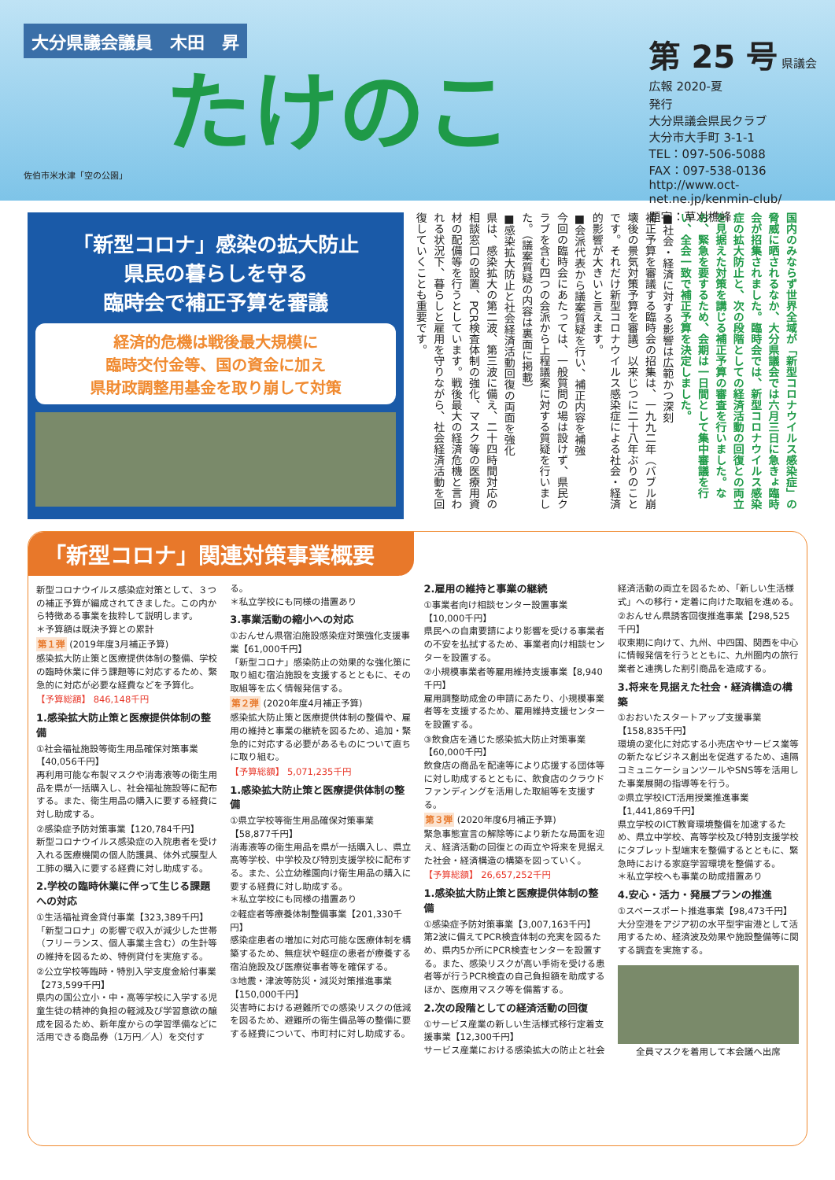大分県議会議員　木田　昇
たけのこ
佐伯市米水津「空の公園」
第 25 号 県議会広報 2020-夏
発行
大分県議会県民クラブ
大分市大手町 3-1-1
TEL：097-506-5088
FAX：097-538-0136
http://www.oct-net.ne.jp/kenmin-club/
題字：草刈樵峰
「新型コロナ」感染の拡大防止
県民の暮らしを守る
臨時会で補正予算を審議
経済的危機は戦後最大規模に
臨時交付金等、国の資金に加え
県財政調整用基金を取り崩して対策
国内のみならず世界全域が「新型コロナウイルス感染症」の脅威に晒されるなか、大分県議会では六月三日に急きょ臨時会が招集されました。臨時会では、新型コロナウイルス感染症の拡大防止と、次の段階としての経済活動の回復との両立を見据えた対策を講じる補正予算の審査を行いました。なお、緊急を要するため、会期は一日間として集中審議を行い、全会一致で補正予算を決定しました。
■社会・経済に対する影響は広範かつ深刻
補正予算を審議する臨時会の招集は、一九九二年（バブル崩壊後の景気対策予算を審議）以来じつに二十八年ぶりのことです。それだけ新型コロナウイルス感染症による社会・経済的影響が大きいと言えます。
■会派代表から議案質疑を行い、補正内容を補強
今回の臨時会にあたっては、一般質問の場は設けず、県民クラブを含む四つの会派から上程議案に対する質疑を行いました。（議案質疑の内容は裏面に掲載）
■感染拡大防止と社会経済活動回復の両面を強化
県は、感染拡大の第二波、第三波に備え、二十四時間対応の相談窓口の設置、PCR検査体制の強化、マスク等の医療用資材の配備等を行うとしています。戦後最大の経済危機と言われる状況下、暮らしと雇用を守りながら、社会経済活動を回復していくことも重要です。
「新型コロナ」関連対策事業概要
新型コロナウイルス感染症対策として、３つの補正予算が編成されてきました。この内から特徴ある事業を抜粋して説明します。
＊予算額は既決予算との累計
第１弾 (2019年度3月補正予算)
感染拡大防止策と医療提供体制の整備、学校の臨時休業に伴う課題等に対応するため、緊急的に対応が必要な経費などを予算化。
【予算総額】 846,148千円
1.感染拡大防止策と医療提供体制の整備
①社会福祉施設等衛生用品確保対策事業【40,056千円】
再利用可能な布製マスクや消毒液等の衛生用品を県が一括購入し、社会福祉施設等に配布する。また、衛生用品の購入に要する経費に対し助成する。
②感染症予防対策事業【120,784千円】
新型コロナウイルス感染症の入院患者を受け入れる医療機関の個人防護具、体外式膜型人工肺の購入に要する経費に対し助成する。
2.学校の臨時休業に伴って生じる課題への対応
①生活福祉資金貸付事業【323,389千円】
「新型コロナ」の影響で収入が減少した世帯（フリーランス、個人事業主含む）の生計等の維持を図るため、特例貸付を実施する。
②公立学校等臨時・特別入学支度金給付事業【273,599千円】
県内の国公立小・中・高等学校に入学する児童生徒の精神的負担の軽減及び学習意欲の醸成を図るため、新年度からの学習準備などに活用できる商品券（1万円／人）を交付する。
＊私立学校にも同様の措置あり
3.事業活動の縮小への対応
①おんせん県宿泊施設感染症対策強化支援事業【61,000千円】
「新型コロナ」感染防止の効果的な強化策に取り組む宿泊施設を支援するとともに、その取組等を広く情報発信する。
第２弾 (2020年度4月補正予算)
感染拡大防止策と医療提供体制の整備や、雇用の維持と事業の継続を図るため、追加・緊急的に対応する必要があるものについて直ちに取り組む。
【予算総額】 5,071,235千円
1.感染拡大防止策と医療提供体制の整備
①県立学校等衛生用品確保対策事業【58,877千円】
消毒液等の衛生用品を県が一括購入し、県立高等学校、中学校及び特別支援学校に配布する。また、公立幼稚園向け衛生用品の購入に要する経費に対し助成する。
＊私立学校にも同様の措置あり
②軽症者等療養体制整備事業【201,330千円】
感染症患者の増加に対応可能な医療体制を構築するため、無症状や軽症の患者が療養する宿泊施設及び医療従事者等を確保する。
③地震・津波等防災・減災対策推進事業【150,000千円】
災害時における避難所での感染リスクの低減を図るため、避難所の衛生備品等の整備に要する経費について、市町村に対し助成する。
2.雇用の維持と事業の継続
①事業者向け相談センター設置事業【10,000千円】
県民への自粛要請により影響を受ける事業者の不安を払拭するため、事業者向け相談センターを設置する。
②小規模事業者等雇用維持支援事業【8,940千円】
雇用調整助成金の申請にあたり、小規模事業者等を支援するため、雇用維持支援センターを設置する。
③飲食店を通じた感染拡大防止対策事業【60,000千円】
飲食店の商品を配達等により応援する団体等に対し助成するとともに、飲食店のクラウドファンディングを活用した取組等を支援する。
第３弾 (2020年度6月補正予算)
緊急事態宣言の解除等により新たな局面を迎え、経済活動の回復との両立や将来を見据えた社会・経済構造の構築を図っていく。
【予算総額】 26,657,252千円
1.感染拡大防止策と医療提供体制の整備
①感染症予防対策事業【3,007,163千円】
第2波に備えてPCR検査体制の充実を図るため、県内5か所にPCR検査センターを設置する。また、感染リスクが高い手術を受ける患者等が行うPCR検査の自己負担額を助成するほか、医療用マスク等を備蓄する。
2.次の段階としての経済活動の回復
①サービス産業の新しい生活様式移行定着支援事業【12,300千円】
サービス産業における感染拡大の防止と社会経済活動の両立を図るため、「新しい生活様式」への移行・定着に向けた取組を進める。
②おんせん県誘客回復推進事業【298,525千円】
収束期に向けて、九州、中四国、関西を中心に情報発信を行うとともに、九州圏内の旅行業者と連携した割引商品を造成する。
3.将来を見据えた社会・経済構造の構築
①おおいたスタートアップ支援事業【158,835千円】
環境の変化に対応する小売店やサービス業等の新たなビジネス創出を促進するため、遠隔コミュニケーションツールやSNS等を活用した事業展開の指導等を行う。
②県立学校ICT活用授業推進事業【1,441,869千円】
県立学校のICT教育環境整備を加速するため、県立中学校、高等学校及び特別支援学校にタブレット型端末を整備するとともに、緊急時における家庭学習環境を整備する。
＊私立学校へも事業の助成措置あり
4.安心・活力・発展プランの推進
①スペースポート推進事業【98,473千円】
大分空港をアジア初の水平型宇宙港として活用するため、経済波及効果や施設整備等に関する調査を実施する。
全員マスクを着用して本会議へ出席